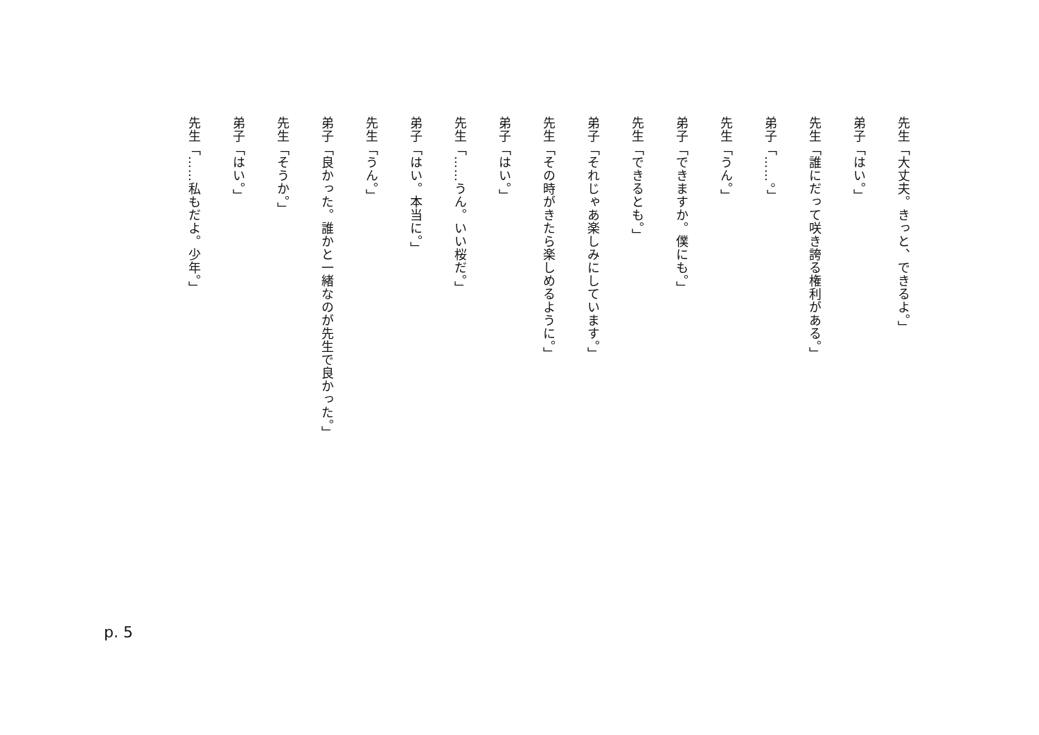先生「大丈夫。きっと、できるよ。」
弟子「はい。」
先生「誰にだって咲き誇る権利がある。」
弟子「……。」
先生「うん。」
弟子「できますか。僕にも。」
先生「できるとも。」
弟子「それじゃあ楽しみにしています。」
先生「その時がきたら楽しめるように。」
弟子「はい。」
先生「……うん。いい桜だ。」
弟子「はい。本当に。」
先生「うん。」
弟子「良かった。誰かと一緒なのが先生で良かった。」
先生「そうか。」
弟子「はい。」
先生「……私もだよ。少年。」
p. 5